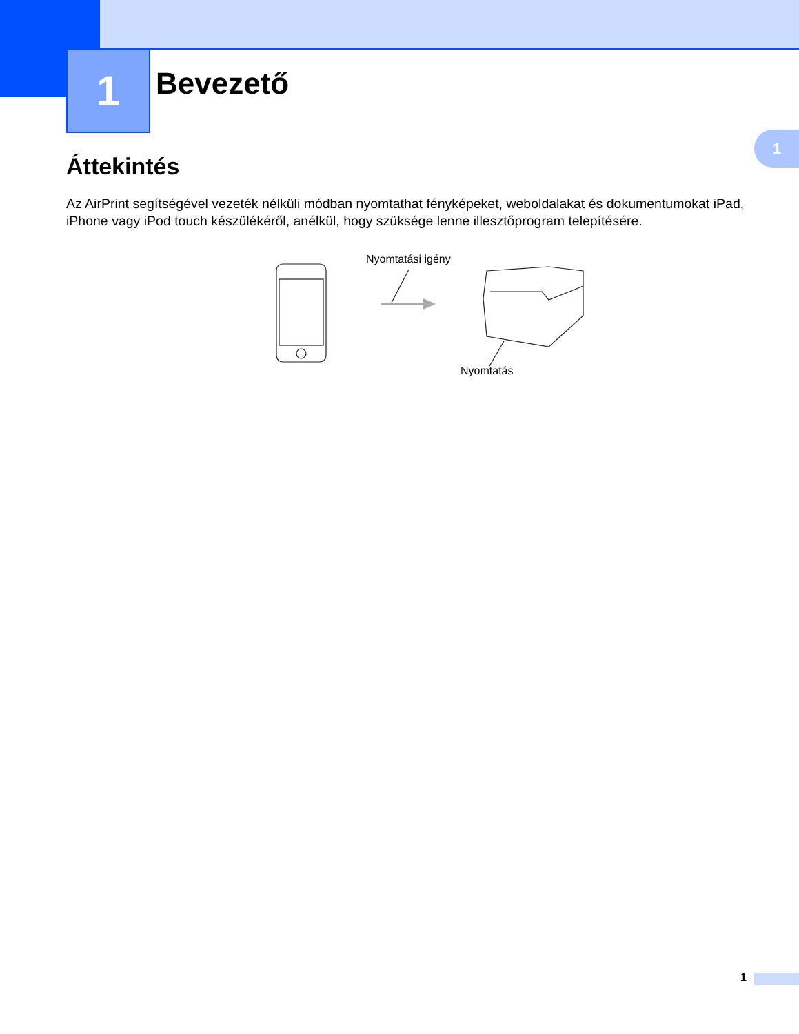1 Bevezető
1
Áttekintés
Az AirPrint segítségével vezeték nélküli módban nyomtathat fényképeket, weboldalakat és dokumentumokat iPad, iPhone vagy iPod touch készülékéről, anélkül, hogy szüksége lenne illesztőprogram telepítésére.
Nyomtatási igény
Nyomtatás
1